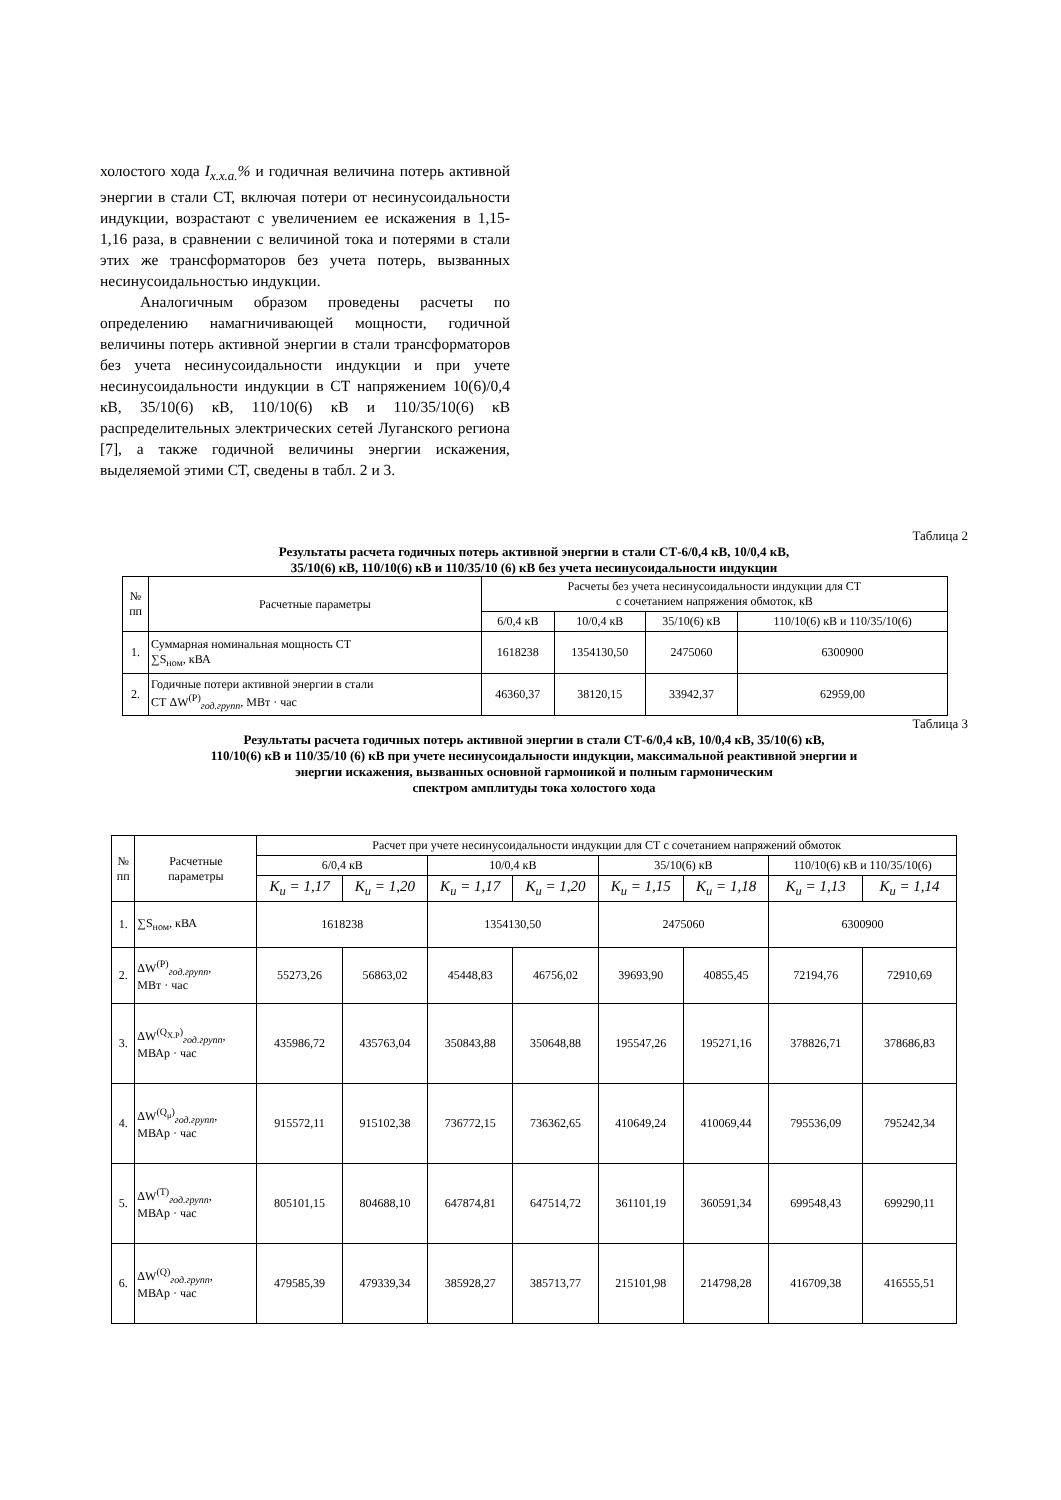холостого хода I<sub>х.х.а.</sub>% и годичная величина потерь активной энергии в стали СТ, включая потери от несинусоидальности индукции, возрастают с увеличением ее искажения в 1,15-1,16 раза, в сравнении с величиной тока и потерями в стали этих же трансформаторов без учета потерь, вызванных несинусоидальностью индукции.
Аналогичным образом проведены расчеты по определению намагничивающей мощности, годичной величины потерь активной энергии в стали трансформаторов без учета несинусоидальности индукции и при учете несинусоидальности индукции в СТ напряжением 10(6)/0,4 кВ, 35/10(6) кВ, 110/10(6) кВ и 110/35/10(6) кВ распределительных электрических сетей Луганского региона [7], а также годичной величины энергии искажения, выделяемой этими СТ, сведены в табл. 2 и 3.
Таблица 2
Результаты расчета годичных потерь активной энергии в стали СТ-6/0,4 кВ, 10/0,4 кВ,
35/10(6) кВ, 110/10(6) кВ и 110/35/10 (6) кВ без учета несинусоидальности индукции
| № пп | Расчетные параметры | Расчеты без учета несинусоидальности индукции для СТ с сочетанием напряжения обмоток, кВ | | | |
| --- | --- | --- | --- | --- | --- |
| | | 6/0,4 кВ | 10/0,4 кВ | 35/10(6) кВ | 110/10(6) кВ и 110/35/10(6) |
| 1. | Суммарная номинальная мощность СТ ∑S<sub>ном</sub>, кВА | 1618238 | 1354130,50 | 2475060 | 6300900 |
| 2. | Годичные потери активной энергии в стали СТ ΔW<sup>(P)</sup><sub>год.групп</sub>, МВт · час | 46360,37 | 38120,15 | 33942,37 | 62959,00 |
Таблица 3
Результаты расчета годичных потерь активной энергии в стали СТ-6/0,4 кВ, 10/0,4 кВ, 35/10(6) кВ,
110/10(6) кВ и 110/35/10 (6) кВ при учете несинусоидальности индукции, максимальной реактивной энергии и
энергии искажения, вызванных основной гармоникой и полным гармоническим
спектром амплитуды тока холостого хода
| № пп | Расчетные параметры | Расчет при учете несинусоидальности индукции для СТ с сочетанием напряжений обмоток | | | | | | | |
| --- | --- | --- | --- | --- | --- | --- | --- | --- | --- |
| | | 6/0,4 кВ | | 10/0,4 кВ | | 35/10(6) кВ | | 110/10(6) кВ и 110/35/10(6) | |
| | | K<sub>и</sub> = 1,17 | K<sub>и</sub> = 1,20 | K<sub>и</sub> = 1,17 | K<sub>и</sub> = 1,20 | K<sub>и</sub> = 1,15 | K<sub>и</sub> = 1,18 | K<sub>и</sub> = 1,13 | K<sub>и</sub> = 1,14 |
| 1. | ∑S<sub>ном</sub>, кВА | 1618238 | | 1354130,50 | | 2475060 | | 6300900 | |
| 2. | ΔW<sup>(P)</sup><sub>год.групп</sub>, МВт · час | 55273,26 | 56863,02 | 45448,83 | 46756,02 | 39693,90 | 40855,45 | 72194,76 | 72910,69 |
| 3. | ΔW<sup>(Q<sub>X.P</sub>)</sup><sub>год.групп</sub>, МВАр · час | 435986,72 | 435763,04 | 350843,88 | 350648,88 | 195547,26 | 195271,16 | 378826,71 | 378686,83 |
| 4. | ΔW<sup>(Q<sub>μ</sub>)</sup><sub>год.групп</sub>, МВАр · час | 915572,11 | 915102,38 | 736772,15 | 736362,65 | 410649,24 | 410069,44 | 795536,09 | 795242,34 |
| 5. | ΔW<sup>(T)</sup><sub>год.групп</sub>, МВАр · час | 805101,15 | 804688,10 | 647874,81 | 647514,72 | 361101,19 | 360591,34 | 699548,43 | 699290,11 |
| 6. | ΔW<sup>(Q)</sup><sub>год.групп</sub>, МВАр · час | 479585,39 | 479339,34 | 385928,27 | 385713,77 | 215101,98 | 214798,28 | 416709,38 | 416555,51 |